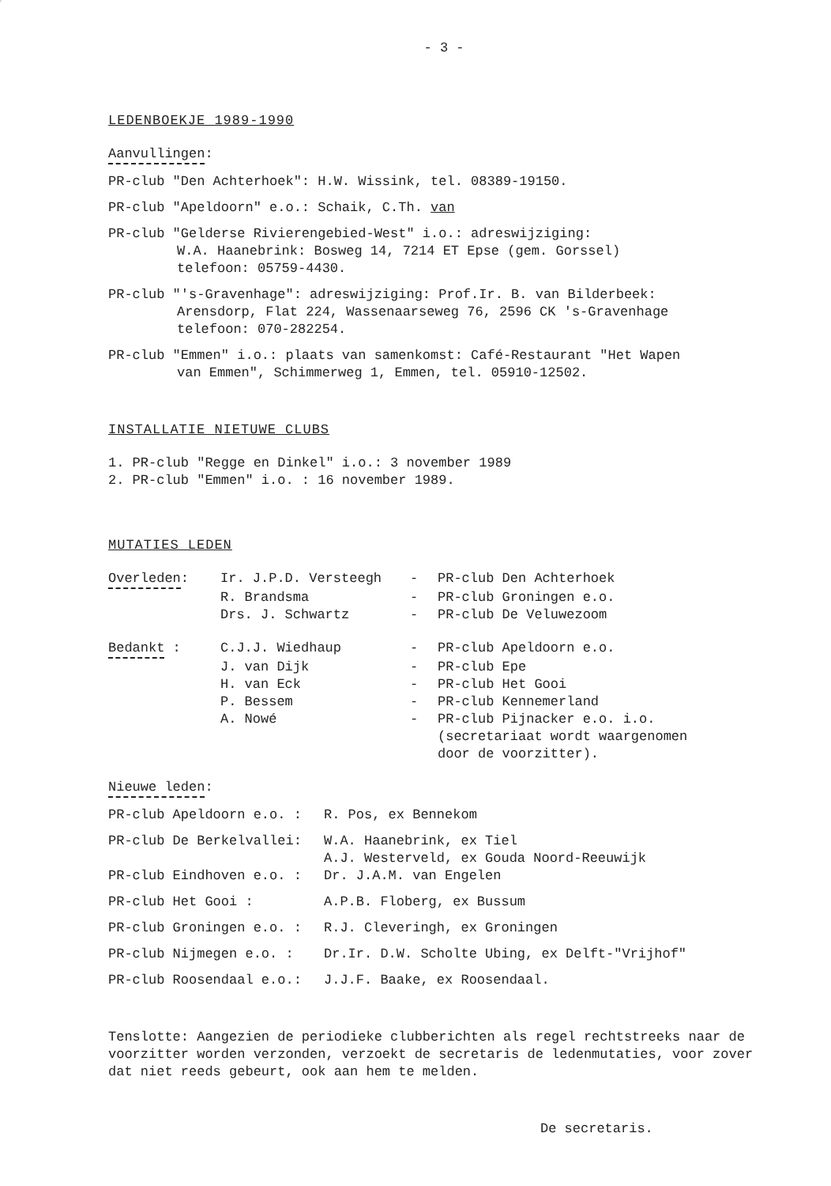- 3 -
LEDENBOEKJE 1989-1990
Aanvullingen:
PR-club "Den Achterhoek": H.W. Wissink, tel. 08389-19150.
PR-club "Apeldoorn" e.o.: Schaik, C.Th. van
PR-club "Gelderse Rivierengebied-West" i.o.: adreswijziging:
W.A. Haanebrink: Bosweg 14, 7214 ET Epse (gem. Gorssel)
telefoon: 05759-4430.
PR-club "'s-Gravenhage": adreswijziging: Prof.Ir. B. van Bilderbeek:
Arensdorp, Flat 224, Wassenaarseweg 76, 2596 CK 's-Gravenhage
telefoon: 070-282254.
PR-club "Emmen" i.o.: plaats van samenkomst: Café-Restaurant "Het Wapen
van Emmen", Schimmerweg 1, Emmen, tel. 05910-12502.
INSTALLATIE NIETUWE CLUBS
1. PR-club "Regge en Dinkel" i.o.: 3 november 1989
2. PR-club "Emmen" i.o. : 16 november 1989.
MUTATIES LEDEN
| Overleden : | Ir. J.P.D. Versteegh | - | PR-club Den Achterhoek |
| | R. Brandsma | - | PR-club Groningen e.o. |
| | Drs. J. Schwartz | - | PR-club De Veluwezoom |
| Bedankt : | C.J.J. Wiedhaup | - | PR-club Apeldoorn e.o. |
| | J. van Dijk | - | PR-club Epe |
| | H. van Eck | - | PR-club Het Gooi |
| | P. Bessem | - | PR-club Kennemerland |
| | A. Nowé | - | PR-club Pijnacker e.o. i.o. (secretariaat wordt waargenomen door de voorzitter). |
Nieuwe leden:
| PR-club Apeldoorn e.o. : | R. Pos, ex Bennekom |
| PR-club De Berkelvallei: | W.A. Haanebrink, ex Tiel A.J. Westerveld, ex Gouda Noord-Reeuwijk |
| PR-club Eindhoven e.o. : | Dr. J.A.M. van Engelen |
| PR-club Het Gooi : | A.P.B. Floberg, ex Bussum |
| PR-club Groningen e.o. : | R.J. Cleveringh, ex Groningen |
| PR-club Nijmegen e.o. : | Dr.Ir. D.W. Scholte Ubing, ex Delft-"Vrijhof" |
| PR-club Roosendaal e.o.: | J.J.F. Baake, ex Roosendaal. |
Tenslotte: Aangezien de periodieke clubberichten als regel rechtstreeks naar de voorzitter worden verzonden, verzoekt de secretaris de ledenmutaties, voor zover dat niet reeds gebeurt, ook aan hem te melden.
De secretaris.